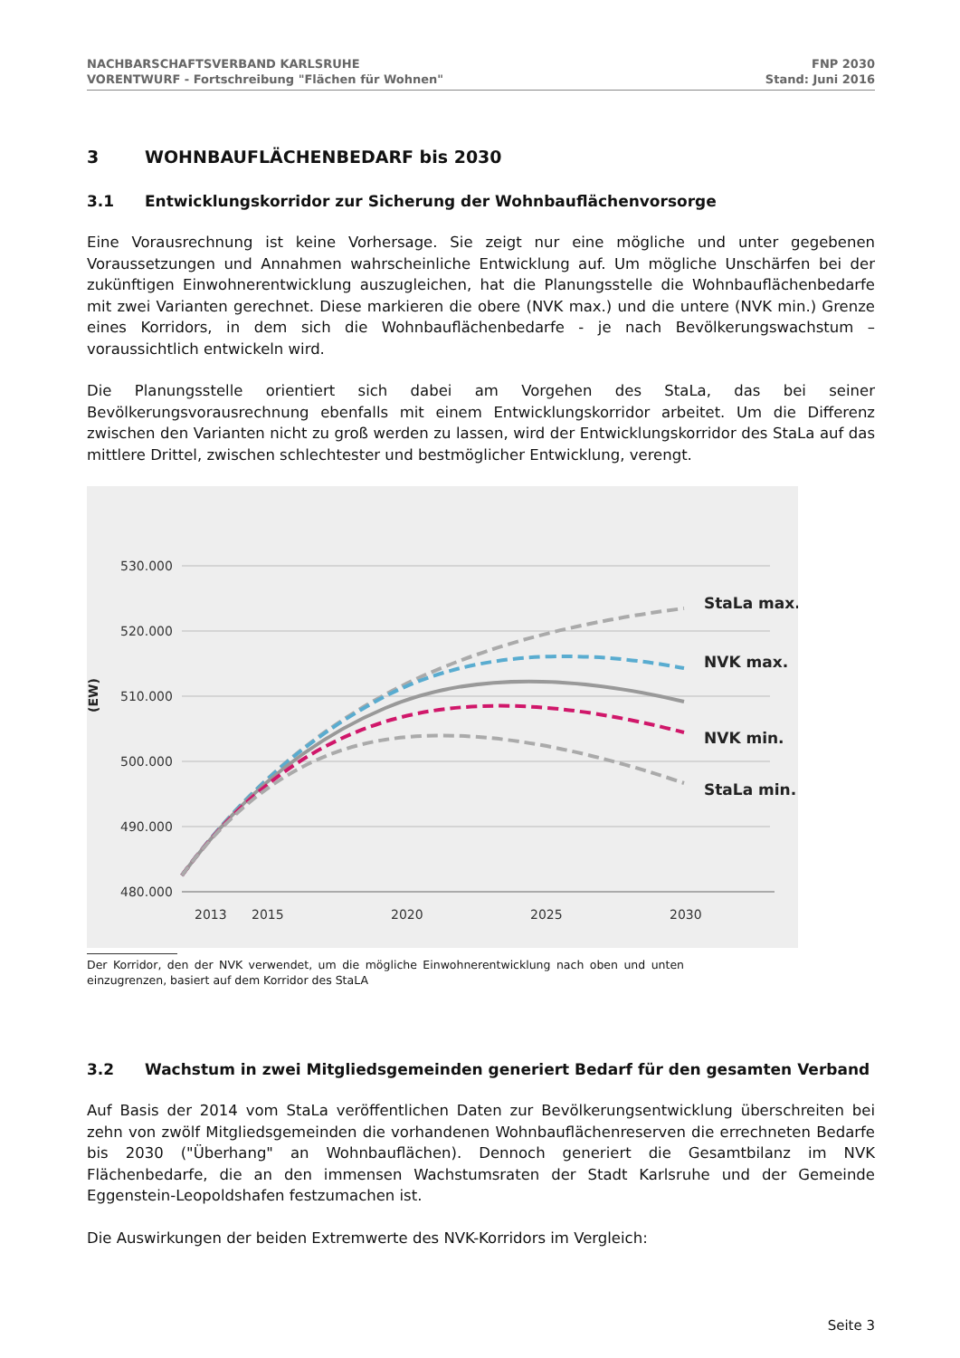NACHBARSCHAFTSVERBAND KARLSRUHE
VORENTWURF - Fortschreibung "Flächen für Wohnen"
FNP 2030
Stand: Juni 2016
3 WOHNBAUFLÄCHENBEDARF bis 2030
3.1 Entwicklungskorridor zur Sicherung der Wohnbauflächenvorsorge
Eine Vorausrechnung ist keine Vorhersage. Sie zeigt nur eine mögliche und unter gegebenen Voraussetzungen und Annahmen wahrscheinliche Entwicklung auf. Um mögliche Unschärfen bei der zukünftigen Einwohnerentwicklung auszugleichen, hat die Planungsstelle die Wohnbauflächenbedarfe mit zwei Varianten gerechnet. Diese markieren die obere (NVK max.) und die untere (NVK min.) Grenze eines Korridors, in dem sich die Wohnbauflächenbedarfe - je nach Bevölkerungswachstum – voraussichtlich entwickeln wird.
Die Planungsstelle orientiert sich dabei am Vorgehen des StaLa, das bei seiner Bevölkerungsvorausrechnung ebenfalls mit einem Entwicklungskorridor arbeitet. Um die Differenz zwischen den Varianten nicht zu groß werden zu lassen, wird der Entwicklungskorridor des StaLa auf das mittlere Drittel, zwischen schlechtester und bestmöglicher Entwicklung, verengt.
530.000
520.000
510.000
500.000
490.000
480.000
2013
2015
2020
2025
2030
(EW)
StaLa max.
NVK max.
NVK min.
StaLa min.
Der Korridor, den der NVK verwendet, um die mögliche Einwohnerentwicklung nach oben und unten einzugrenzen, basiert auf dem Korridor des StaLA
3.2 Wachstum in zwei Mitgliedsgemeinden generiert Bedarf für den gesamten Verband
Auf Basis der 2014 vom StaLa veröffentlichen Daten zur Bevölkerungsentwicklung überschreiten bei zehn von zwölf Mitgliedsgemeinden die vorhandenen Wohnbauflächenreserven die errechneten Bedarfe bis 2030 ("Überhang" an Wohnbauflächen). Dennoch generiert die Gesamtbilanz im NVK Flächenbedarfe, die an den immensen Wachstumsraten der Stadt Karlsruhe und der Gemeinde Eggenstein-Leopoldshafen festzumachen ist.
Die Auswirkungen der beiden Extremwerte des NVK-Korridors im Vergleich:
Seite 3